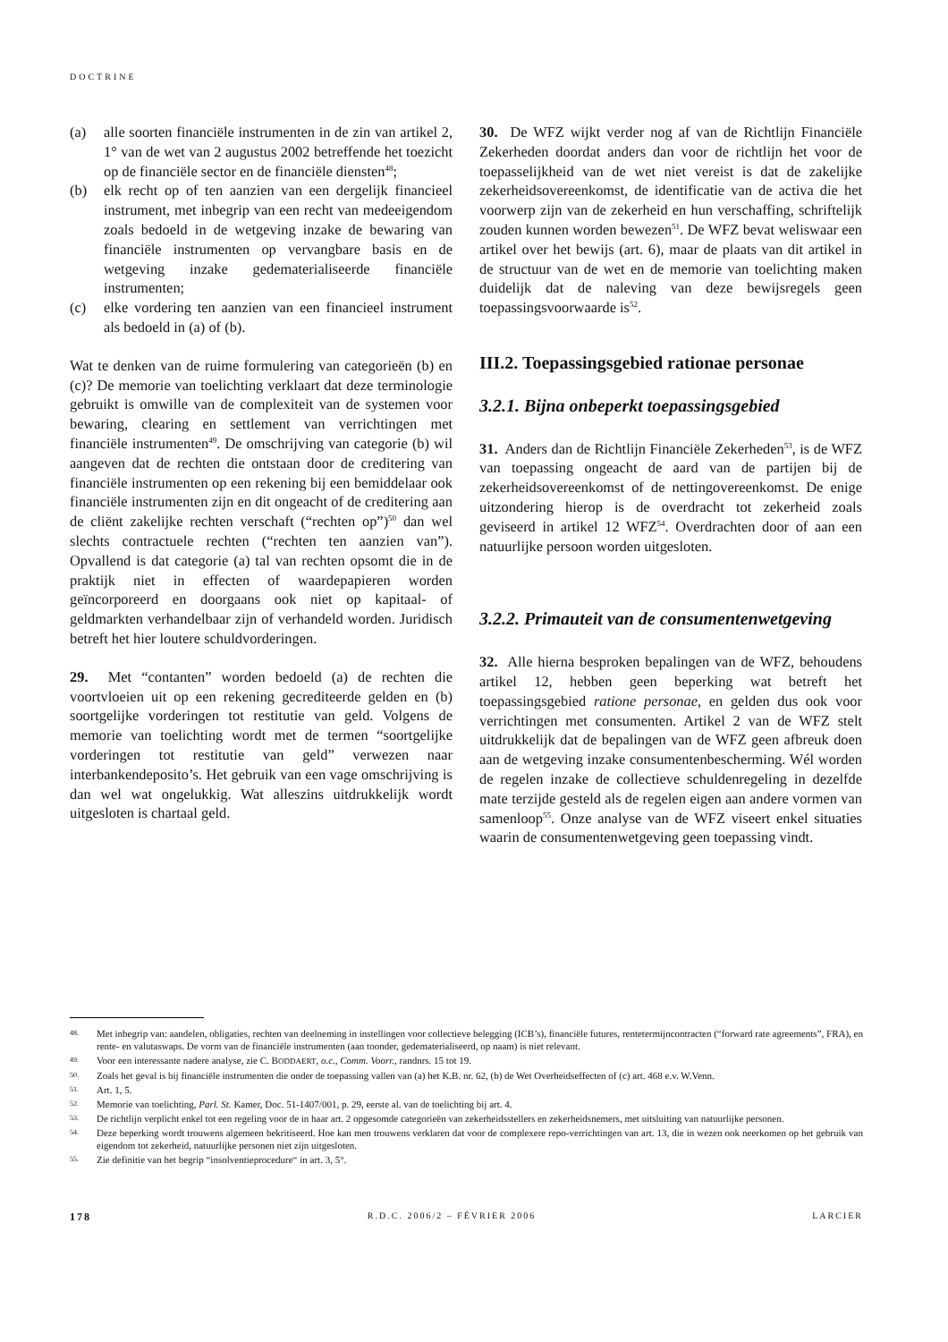DOCTRINE
(a) alle soorten financiële instrumenten in de zin van artikel 2, 1° van de wet van 2 augustus 2002 betreffende het toezicht op de financiële sector en de financiële diensten<sup>48</sup>;
(b) elk recht op of ten aanzien van een dergelijk financieel instrument, met inbegrip van een recht van medeeigendom zoals bedoeld in de wetgeving inzake de bewaring van financiële instrumenten op vervangbare basis en de wetgeving inzake gedematerialiseerde financiële instrumenten;
(c) elke vordering ten aanzien van een financieel instrument als bedoeld in (a) of (b).
Wat te denken van de ruime formulering van categorieën (b) en (c)? De memorie van toelichting verklaart dat deze terminologie gebruikt is omwille van de complexiteit van de systemen voor bewaring, clearing en settlement van verrichtingen met financiële instrumenten<sup>49</sup>. De omschrijving van categorie (b) wil aangeven dat de rechten die ontstaan door de creditering van financiële instrumenten op een rekening bij een bemiddelaar ook financiële instrumenten zijn en dit ongeacht of de creditering aan de cliënt zakelijke rechten verschaft (“rechten op”)<sup>50</sup> dan wel slechts contractuele rechten (“rechten ten aanzien van”). Opvallend is dat categorie (a) tal van rechten opsomt die in de praktijk niet in effecten of waardepapieren worden geïncorporeerd en doorgaans ook niet op kapitaal- of geldmarkten verhandelbaar zijn of verhandeld worden. Juridisch betreft het hier loutere schuldvorderingen.
29. Met “contanten” worden bedoeld (a) de rechten die voortvloeien uit op een rekening gecrediteerde gelden en (b) soortgelijke vorderingen tot restitutie van geld. Volgens de memorie van toelichting wordt met de termen “soortgelijke vorderingen tot restitutie van geld” verwezen naar interbankendeposito’s. Het gebruik van een vage omschrijving is dan wel wat ongelukkig. Wat alleszins uitdrukkelijk wordt uitgesloten is chartaal geld.
30. De WFZ wijkt verder nog af van de Richtlijn Financiële Zekerheden doordat anders dan voor de richtlijn het voor de toepasselijkheid van de wet niet vereist is dat de zakelijke zekerheidsovereenkomst, de identificatie van de activa die het voorwerp zijn van de zekerheid en hun verschaffing, schriftelijk zouden kunnen worden bewezen<sup>51</sup>. De WFZ bevat weliswaar een artikel over het bewijs (art. 6), maar de plaats van dit artikel in de structuur van de wet en de memorie van toelichting maken duidelijk dat de naleving van deze bewijsregels geen toepassingsvoorwaarde is<sup>52</sup>.
III.2. Toepassingsgebied rationae personae
3.2.1. Bijna onbeperkt toepassingsgebied
31. Anders dan de Richtlijn Financiële Zekerheden<sup>53</sup>, is de WFZ van toepassing ongeacht de aard van de partijen bij de zekerheidsovereenkomst of de nettingovereenkomst. De enige uitzondering hierop is de overdracht tot zekerheid zoals geviseerd in artikel 12 WFZ<sup>54</sup>. Overdrachten door of aan een natuurlijke persoon worden uitgesloten.
3.2.2. Primauteit van de consumentenwetgeving
32. Alle hierna besproken bepalingen van de WFZ, behoudens artikel 12, hebben geen beperking wat betreft het toepassingsgebied ratione personae, en gelden dus ook voor verrichtingen met consumenten. Artikel 2 van de WFZ stelt uitdrukkelijk dat de bepalingen van de WFZ geen afbreuk doen aan de wetgeving inzake consumentenbescherming. Wél worden de regelen inzake de collectieve schuldenregeling in dezelfde mate terzijde gesteld als de regelen eigen aan andere vormen van samenloop<sup>55</sup>. Onze analyse van de WFZ viseert enkel situaties waarin de consumentenwetgeving geen toepassing vindt.
48. Met inbegrip van: aandelen, obligaties, rechten van deelneming in instellingen voor collectieve belegging (ICB’s), financiële futures, rentetermijncontracten (“forward rate agreements”, FRA), en rente- en valutaswaps. De vorm van de financiële instrumenten (aan toonder, gedematerialiseerd, op naam) is niet relevant.
49. Voor een interessante nadere analyse, zie C. BODDAERT, o.c., Comm. Voorr., randnrs. 15 tot 19.
50. Zoals het geval is bij financiële instrumenten die onder de toepassing vallen van (a) het K.B. nr. 62, (b) de Wet Overheidseffecten of (c) art. 468 e.v. W.Venn.
51. Art. 1, 5.
52. Memorie van toelichting, Parl. St. Kamer, Doc. 51-1407/001, p. 29, eerste al. van de toelichting bij art. 4.
53. De richtlijn verplicht enkel tot een regeling voor de in haar art. 2 opgesomde categorieën van zekerheidsstellers en zekerheidsnemers, met uitsluiting van natuurlijke personen.
54. Deze beperking wordt trouwens algemeen bekritiseerd. Hoe kan men trouwens verklaren dat voor de complexere repo-verrichtingen van art. 13, die in wezen ook neerkomen op het gebruik van eigendom tot zekerheid, natuurlijke personen niet zijn uitgesloten.
55. Zie definitie van het begrip “insolventieprocedure“ in art. 3, 5°.
178 R.D.C. 2006/2 – FÉVRIER 2006 LARCIER